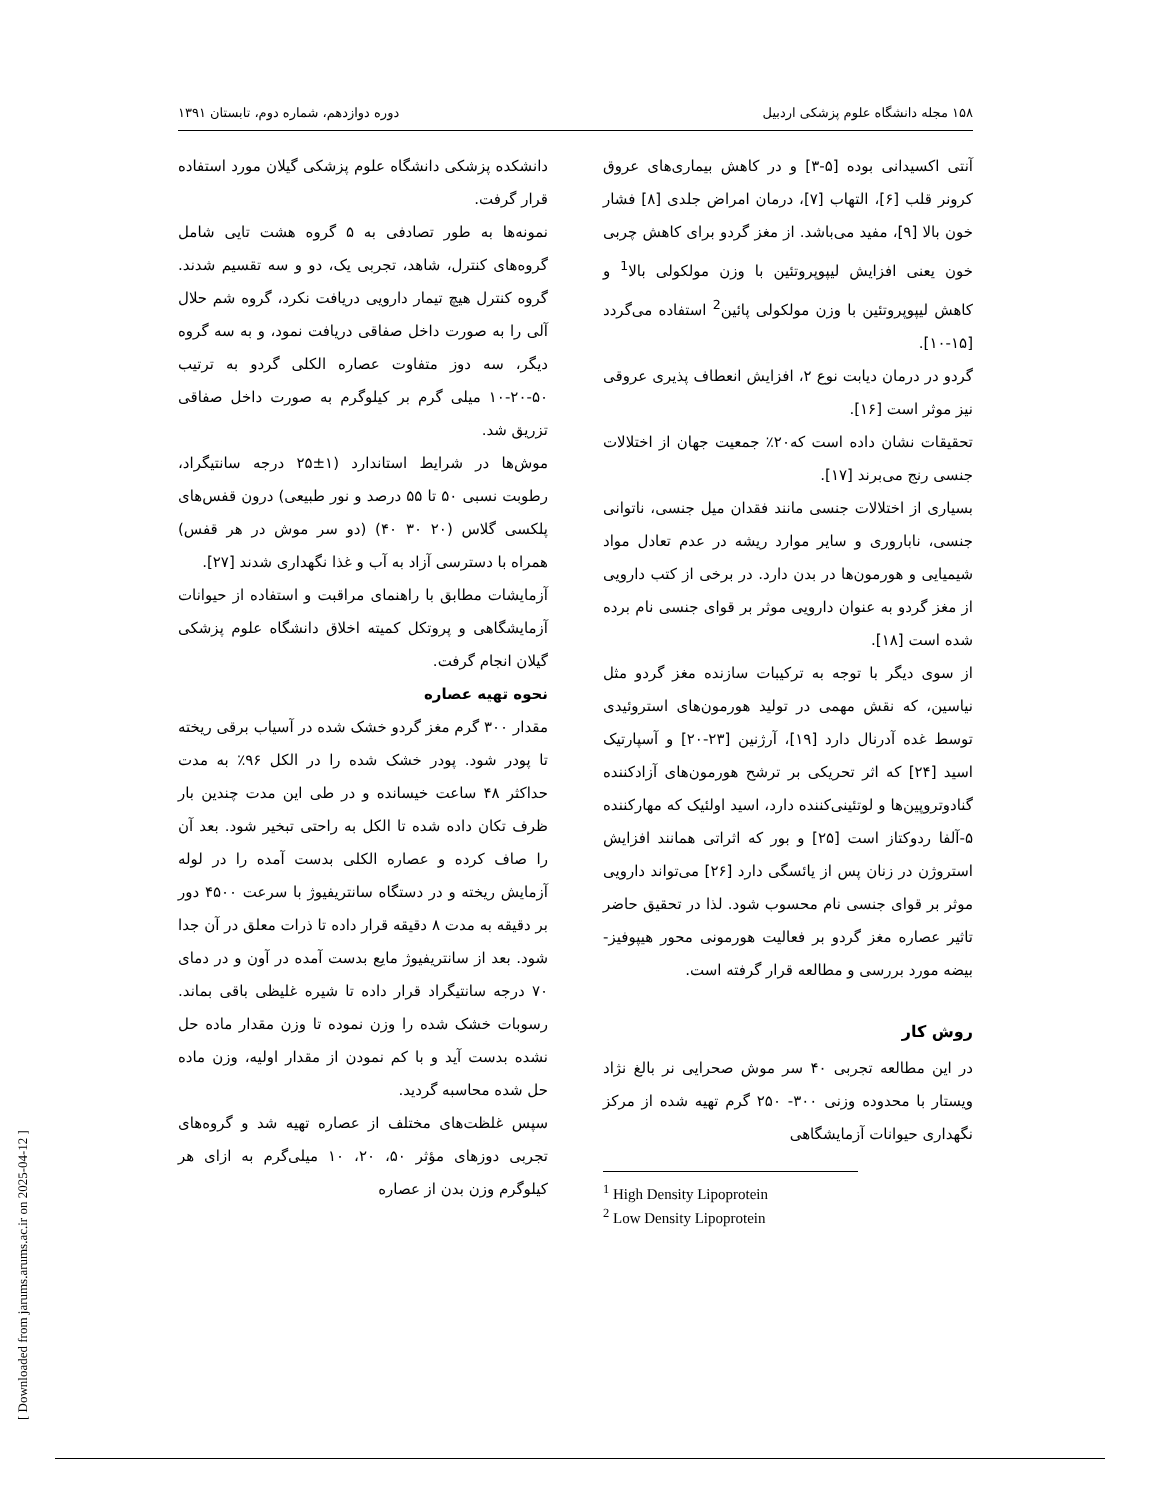۱۵۸ مجله دانشگاه علوم پزشکی اردبیل دوره دوازدهم، شماره دوم، تابستان ۱۳۹۱
آنتی اکسیدانی بوده [۵-۳] و در کاهش بیماری‌های عروق کرونر قلب [۶]، التهاب [۷]، درمان امراض جلدی [۸] فشار خون بالا [۹]، مفید می‌باشد. از مغز گردو برای کاهش چربی خون یعنی افزایش لیپوپروتئین با وزن مولکولی بالا<sup>1</sup> و کاهش لیپوپروتئین با وزن مولکولی پائین<sup>2</sup> استفاده می‌گردد [۱۵-۱۰].
گردو در درمان دیابت نوع ۲، افزایش انعطاف پذیری عروقی نیز موثر است [۱۶].
تحقیقات نشان داده است که۲۰٪ جمعیت جهان از اختلالات جنسی رنج می‌برند [۱۷].
بسیاری از اختلالات جنسی مانند فقدان میل جنسی، ناتوانی جنسی، ناباروری و سایر موارد ریشه در عدم تعادل مواد شیمیایی و هورمون‌ها در بدن دارد. در برخی از کتب دارویی از مغز گردو به عنوان دارویی موثر بر قوای جنسی نام برده شده است [۱۸].
از سوی دیگر با توجه به ترکیبات سازنده مغز گردو مثل نیاسین، که نقش مهمی در تولید هورمون‌های استروئیدی توسط غده آدرنال دارد [۱۹]، آرژنین [۲۳-۲۰] و آسپارتیک اسید [۲۴] که اثر تحریکی بر ترشح هورمون‌های آزادکننده گنادوتروپین‌ها و لوتئینی‌کننده دارد، اسید اولئیک که مهارکننده ۵-آلفا ردوکتاز است [۲۵] و بور که اثراتی همانند افزایش استروژن در زنان پس از یائسگی دارد [۲۶] می‌تواند دارویی موثر بر قوای جنسی نام محسوب شود. لذا در تحقیق حاضر تاثیر عصاره مغز گردو بر فعالیت هورمونی محور هیپوفیز-بیضه مورد بررسی و مطالعه قرار گرفته است.
روش کار
در این مطالعه تجربی ۴۰ سر موش صحرایی نر بالغ نژاد ویستار با محدوده وزنی ۳۰۰- ۲۵۰ گرم تهیه شده از مرکز نگهداری حیوانات آزمایشگاهی
<sup>1</sup> High Density Lipoprotein
<sup>2</sup> Low Density Lipoprotein
دانشکده پزشکی دانشگاه علوم پزشکی گیلان مورد استفاده قرار گرفت.
نمونه‌ها به طور تصادفی به ۵ گروه هشت تایی شامل گروه‌های کنترل، شاهد، تجربی یک، دو و سه تقسیم شدند. گروه کنترل هیچ تیمار دارویی دریافت نکرد، گروه شم حلال آلی را به صورت داخل صفاقی دریافت نمود، و به سه گروه دیگر، سه دوز متفاوت عصاره الکلی گردو به ترتیب ۵۰-۲۰-۱۰ میلی گرم بر کیلوگرم به صورت داخل صفاقی تزریق شد.
موش‌ها در شرایط استاندارد (۱±۲۵ درجه سانتیگراد، رطوبت نسبی ۵۰ تا ۵۵ درصد و نور طبیعی) درون قفس‌های پلکسی گلاس (۲۰ ۳۰ ۴۰) (دو سر موش در هر قفس) همراه با دسترسی آزاد به آب و غذا نگهداری شدند [۲۷].
آزمایشات مطابق با راهنمای مراقبت و استفاده از حیوانات آزمایشگاهی و پروتکل کمیته اخلاق دانشگاه علوم پزشکی گیلان انجام گرفت.
نحوه تهیه عصاره
مقدار ۳۰۰ گرم مغز گردو خشک شده در آسیاب برقی ریخته تا پودر شود. پودر خشک شده را در الکل ۹۶٪ به مدت حداکثر ۴۸ ساعت خیسانده و در طی این مدت چندین بار ظرف تکان داده شده تا الکل به راحتی تبخیر شود. بعد آن را صاف کرده و عصاره الکلی بدست آمده را در لوله آزمایش ریخته و در دستگاه سانتریفیوژ با سرعت ۴۵۰۰ دور بر دقیقه به مدت ۸ دقیقه قرار داده تا ذرات معلق در آن جدا شود. بعد از سانتریفیوژ مایع بدست آمده در آون و در دمای ۷۰ درجه سانتیگراد قرار داده تا شیره غلیظی باقی بماند. رسوبات خشک شده را وزن نموده تا وزن مقدار ماده حل نشده بدست آید و با کم نمودن از مقدار اولیه، وزن ماده حل شده محاسبه گردید.
سپس غلظت‌های مختلف از عصاره تهیه شد و گروه‌های تجربی دوزهای مؤثر ۵۰، ۲۰، ۱۰ میلی‌گرم به ازای هر کیلوگرم وزن بدن از عصاره
[ Downloaded from jarums.arums.ac.ir on 2025-04-12 ]